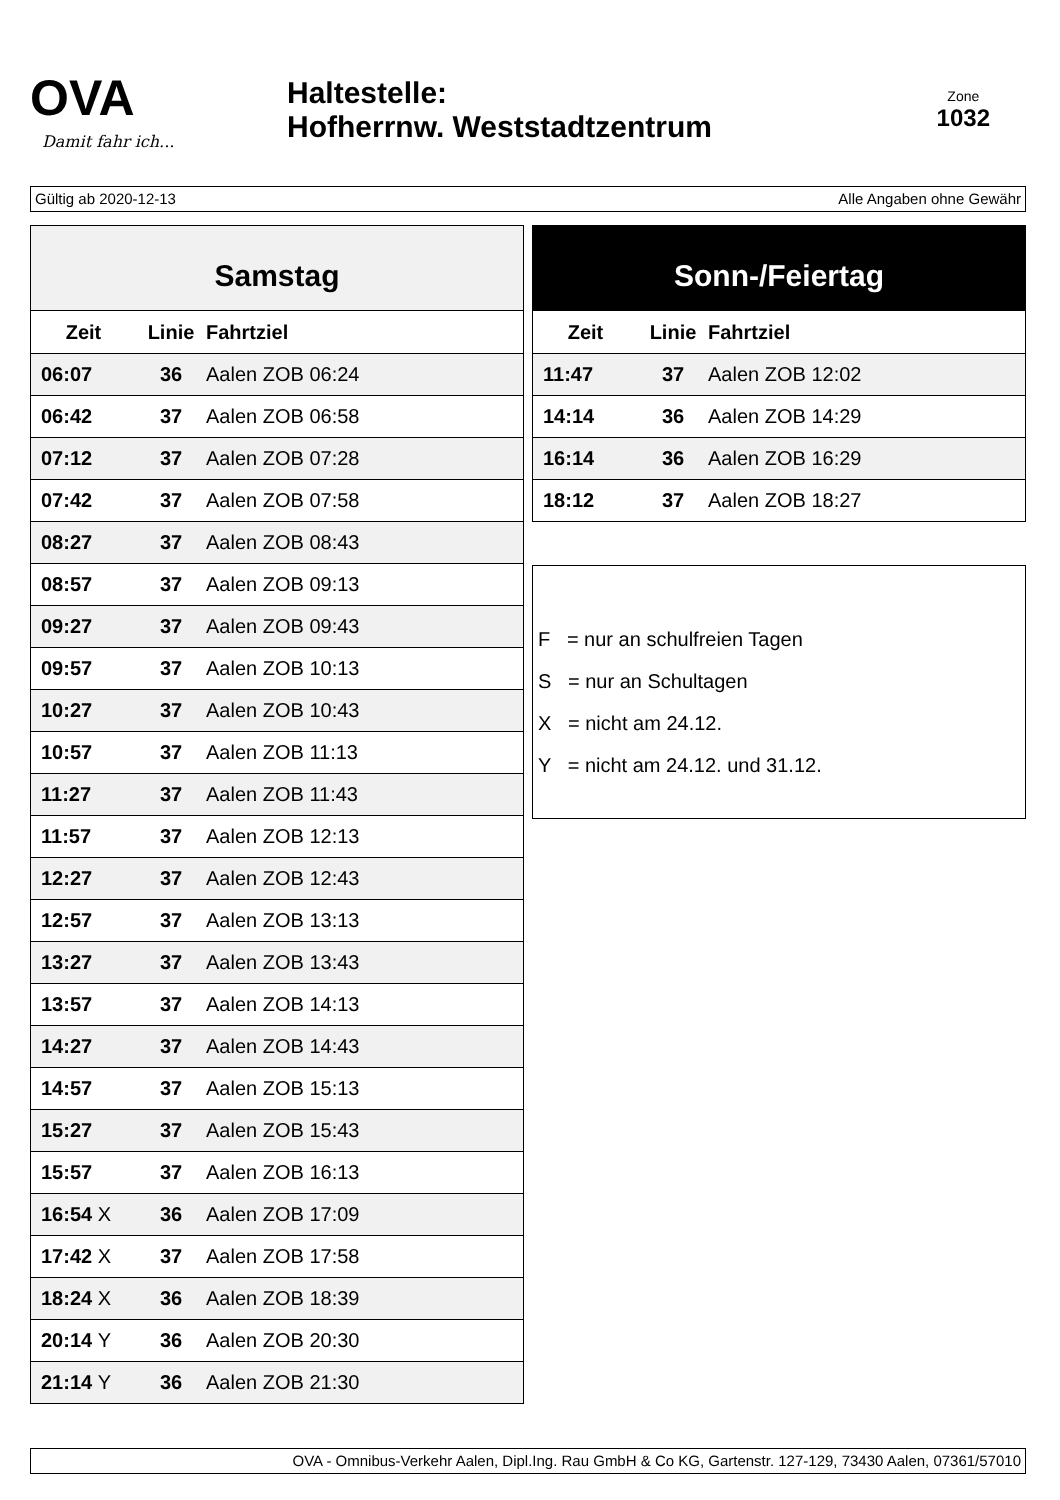OVA
Damit fahr ich...
Haltestelle:
Hofherrnw. Weststadtzentrum
Zone
1032
Gültig ab 2020-12-13 Alle Angaben ohne Gewähr
Samstag
| Zeit | Linie | Fahrtziel |
| --- | --- | --- |
| 06:07 | 36 | Aalen ZOB 06:24 |
| 06:42 | 37 | Aalen ZOB 06:58 |
| 07:12 | 37 | Aalen ZOB 07:28 |
| 07:42 | 37 | Aalen ZOB 07:58 |
| 08:27 | 37 | Aalen ZOB 08:43 |
| 08:57 | 37 | Aalen ZOB 09:13 |
| 09:27 | 37 | Aalen ZOB 09:43 |
| 09:57 | 37 | Aalen ZOB 10:13 |
| 10:27 | 37 | Aalen ZOB 10:43 |
| 10:57 | 37 | Aalen ZOB 11:13 |
| 11:27 | 37 | Aalen ZOB 11:43 |
| 11:57 | 37 | Aalen ZOB 12:13 |
| 12:27 | 37 | Aalen ZOB 12:43 |
| 12:57 | 37 | Aalen ZOB 13:13 |
| 13:27 | 37 | Aalen ZOB 13:43 |
| 13:57 | 37 | Aalen ZOB 14:13 |
| 14:27 | 37 | Aalen ZOB 14:43 |
| 14:57 | 37 | Aalen ZOB 15:13 |
| 15:27 | 37 | Aalen ZOB 15:43 |
| 15:57 | 37 | Aalen ZOB 16:13 |
| 16:54 X | 36 | Aalen ZOB 17:09 |
| 17:42 X | 37 | Aalen ZOB 17:58 |
| 18:24 X | 36 | Aalen ZOB 18:39 |
| 20:14 Y | 36 | Aalen ZOB 20:30 |
| 21:14 Y | 36 | Aalen ZOB 21:30 |
Sonn-/Feiertag
| Zeit | Linie | Fahrtziel |
| --- | --- | --- |
| 11:47 | 37 | Aalen ZOB 12:02 |
| 14:14 | 36 | Aalen ZOB 14:29 |
| 16:14 | 36 | Aalen ZOB 16:29 |
| 18:12 | 37 | Aalen ZOB 18:27 |
F = nur an schulfreien Tagen
S = nur an Schultagen
X = nicht am 24.12.
Y = nicht am 24.12. und 31.12.
OVA - Omnibus-Verkehr Aalen, Dipl.Ing. Rau GmbH & Co KG, Gartenstr. 127-129, 73430 Aalen, 07361/57010